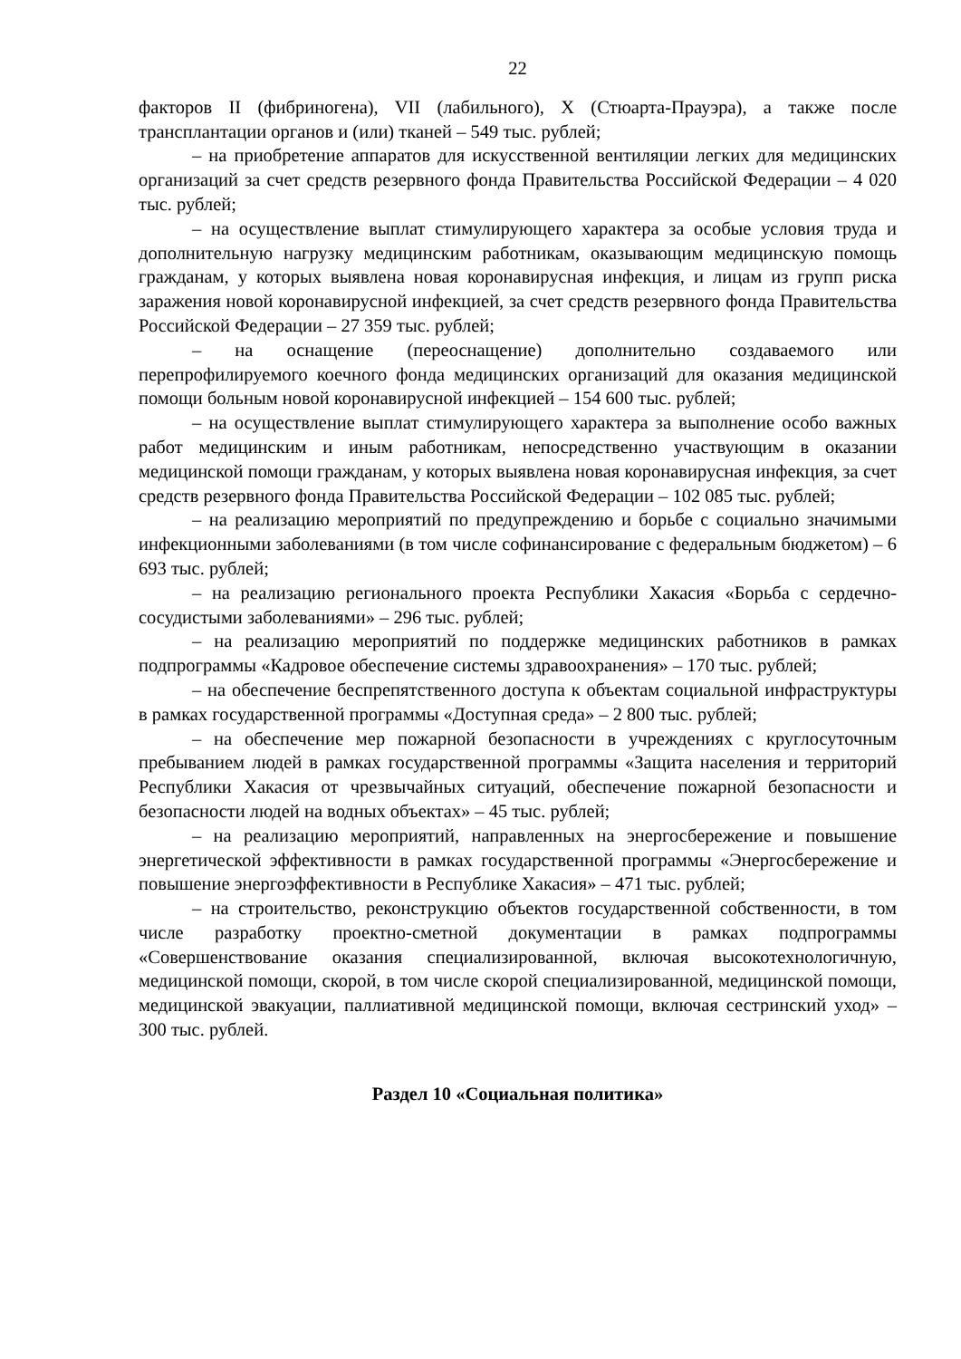22
факторов II (фибриногена), VII (лабильного), X (Стюарта-Прауэра), а также после трансплантации органов и (или) тканей – 549 тыс. рублей;
– на приобретение аппаратов для искусственной вентиляции легких для медицинских организаций за счет средств резервного фонда Правительства Российской Федерации – 4 020 тыс. рублей;
– на осуществление выплат стимулирующего характера за особые условия труда и дополнительную нагрузку медицинским работникам, оказывающим медицинскую помощь гражданам, у которых выявлена новая коронавирусная инфекция, и лицам из групп риска заражения новой коронавирусной инфекцией, за счет средств резервного фонда Правительства Российской Федерации – 27 359 тыс. рублей;
– на оснащение (переоснащение) дополнительно создаваемого или перепрофилируемого коечного фонда медицинских организаций для оказания медицинской помощи больным новой коронавирусной инфекцией – 154 600 тыс. рублей;
– на осуществление выплат стимулирующего характера за выполнение особо важных работ медицинским и иным работникам, непосредственно участвующим в оказании медицинской помощи гражданам, у которых выявлена новая коронавирусная инфекция, за счет средств резервного фонда Правительства Российской Федерации – 102 085 тыс. рублей;
– на реализацию мероприятий по предупреждению и борьбе с социально значимыми инфекционными заболеваниями (в том числе софинансирование с федеральным бюджетом) – 6 693 тыс. рублей;
– на реализацию регионального проекта Республики Хакасия «Борьба с сердечно-сосудистыми заболеваниями» – 296 тыс. рублей;
– на реализацию мероприятий по поддержке медицинских работников в рамках подпрограммы «Кадровое обеспечение системы здравоохранения» – 170 тыс. рублей;
– на обеспечение беспрепятственного доступа к объектам социальной инфраструктуры в рамках государственной программы «Доступная среда» – 2 800 тыс. рублей;
– на обеспечение мер пожарной безопасности в учреждениях с круглосуточным пребыванием людей в рамках государственной программы «Защита населения и территорий Республики Хакасия от чрезвычайных ситуаций, обеспечение пожарной безопасности и безопасности людей на водных объектах» – 45 тыс. рублей;
– на реализацию мероприятий, направленных на энергосбережение и повышение энергетической эффективности в рамках государственной программы «Энергосбережение и повышение энергоэффективности в Республике Хакасия» – 471 тыс. рублей;
– на строительство, реконструкцию объектов государственной собственности, в том числе разработку проектно-сметной документации в рамках подпрограммы «Совершенствование оказания специализированной, включая высокотехнологичную, медицинской помощи, скорой, в том числе скорой специализированной, медицинской помощи, медицинской эвакуации, паллиативной медицинской помощи, включая сестринский уход» – 300 тыс. рублей.
Раздел 10 «Социальная политика»